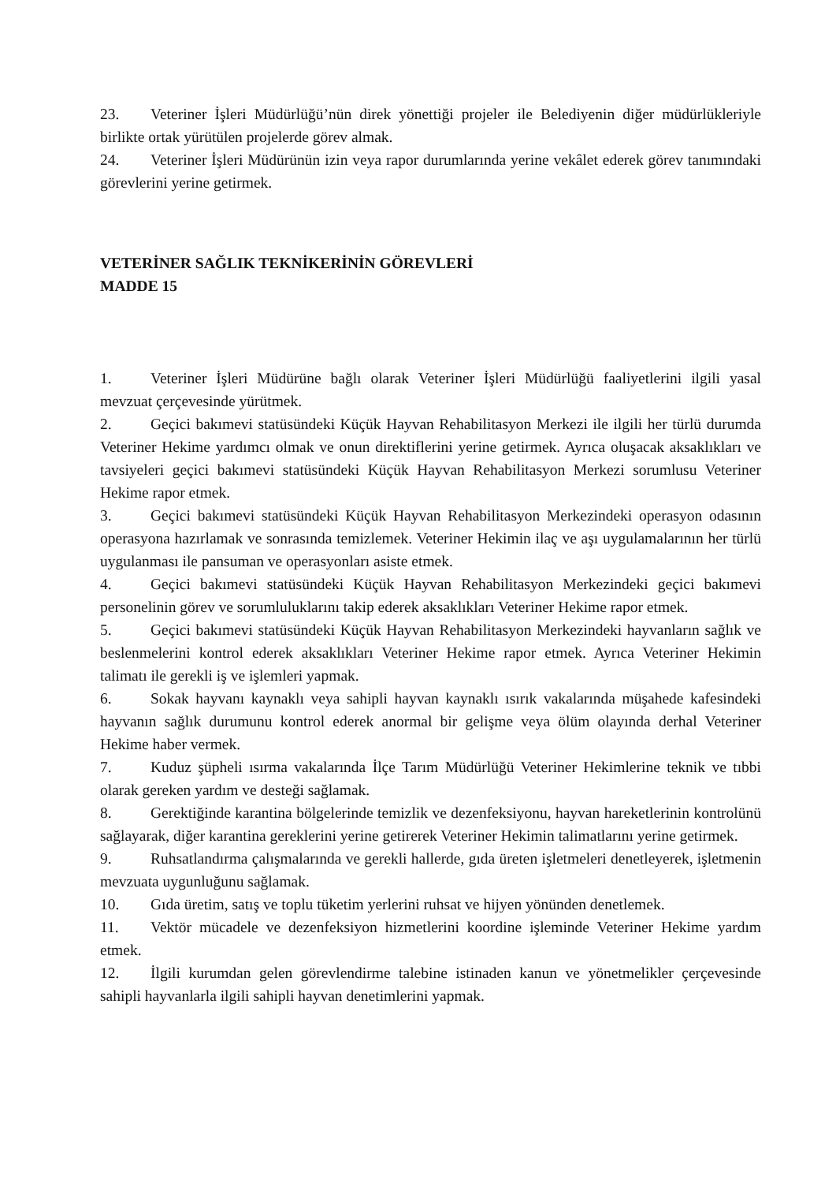23. Veteriner İşleri Müdürlüğü’nün direk yönettiği projeler ile Belediyenin diğer müdürlükleriyle birlikte ortak yürütülen projelerde görev almak.
24. Veteriner İşleri Müdürünün izin veya rapor durumlarında yerine vekâlet ederek görev tanımındaki görevlerini yerine getirmek.
VETERİNER SAĞLIK TEKNİKERİNİN GÖREVLERİ
MADDE 15
1. Veteriner İşleri Müdürüne bağlı olarak Veteriner İşleri Müdürlüğü faaliyetlerini ilgili yasal mevzuat çerçevesinde yürütmek.
2. Geçici bakımevi statüsündeki Küçük Hayvan Rehabilitasyon Merkezi ile ilgili her türlü durumda Veteriner Hekime yardımcı olmak ve onun direktiflerini yerine getirmek. Ayrıca oluşacak aksaklıkları ve tavsiyeleri geçici bakımevi statüsündeki Küçük Hayvan Rehabilitasyon Merkezi sorumlusu Veteriner Hekime rapor etmek.
3. Geçici bakımevi statüsündeki Küçük Hayvan Rehabilitasyon Merkezindeki operasyon odasının operasyona hazırlamak ve sonrasında temizlemek. Veteriner Hekimin ilaç ve aşı uygulamalarının her türlü uygulanması ile pansuman ve operasyonları asiste etmek.
4. Geçici bakımevi statüsündeki Küçük Hayvan Rehabilitasyon Merkezindeki geçici bakımevi personelinin görev ve sorumluluklarını takip ederek aksaklıkları Veteriner Hekime rapor etmek.
5. Geçici bakımevi statüsündeki Küçük Hayvan Rehabilitasyon Merkezindeki hayvanların sağlık ve beslenmelerini kontrol ederek aksaklıkları Veteriner Hekime rapor etmek. Ayrıca Veteriner Hekimin talimatı ile gerekli iş ve işlemleri yapmak.
6. Sokak hayvanı kaynaklı veya sahipli hayvan kaynaklı ısırık vakalarında müşahede kafesindeki hayvanın sağlık durumunu kontrol ederek anormal bir gelişme veya ölüm olayında derhal Veteriner Hekime haber vermek.
7. Kuduz şüpheli ısırma vakalarında İlçe Tarım Müdürlüğü Veteriner Hekimlerine teknik ve tıbbi olarak gereken yardım ve desteği sağlamak.
8. Gerektiğinde karantina bölgelerinde temizlik ve dezenfeksiyonu, hayvan hareketlerinin kontrolünü sağlayarak, diğer karantina gereklerini yerine getirerek Veteriner Hekimin talimatlarını yerine getirmek.
9. Ruhsatlandırma çalışmalarında ve gerekli hallerde, gıda üreten işletmeleri denetleyerek, işletmenin mevzuata uygunluğunu sağlamak.
10. Gıda üretim, satış ve toplu tüketim yerlerini ruhsat ve hijyen yönünden denetlemek.
11. Vektör mücadele ve dezenfeksiyon hizmetlerini koordine işleminde Veteriner Hekime yardım etmek.
12. İlgili kurumdan gelen görevlendirme talebine istinaden kanun ve yönetmelikler çerçevesinde sahipli hayvanlarla ilgili sahipli hayvan denetimlerini yapmak.